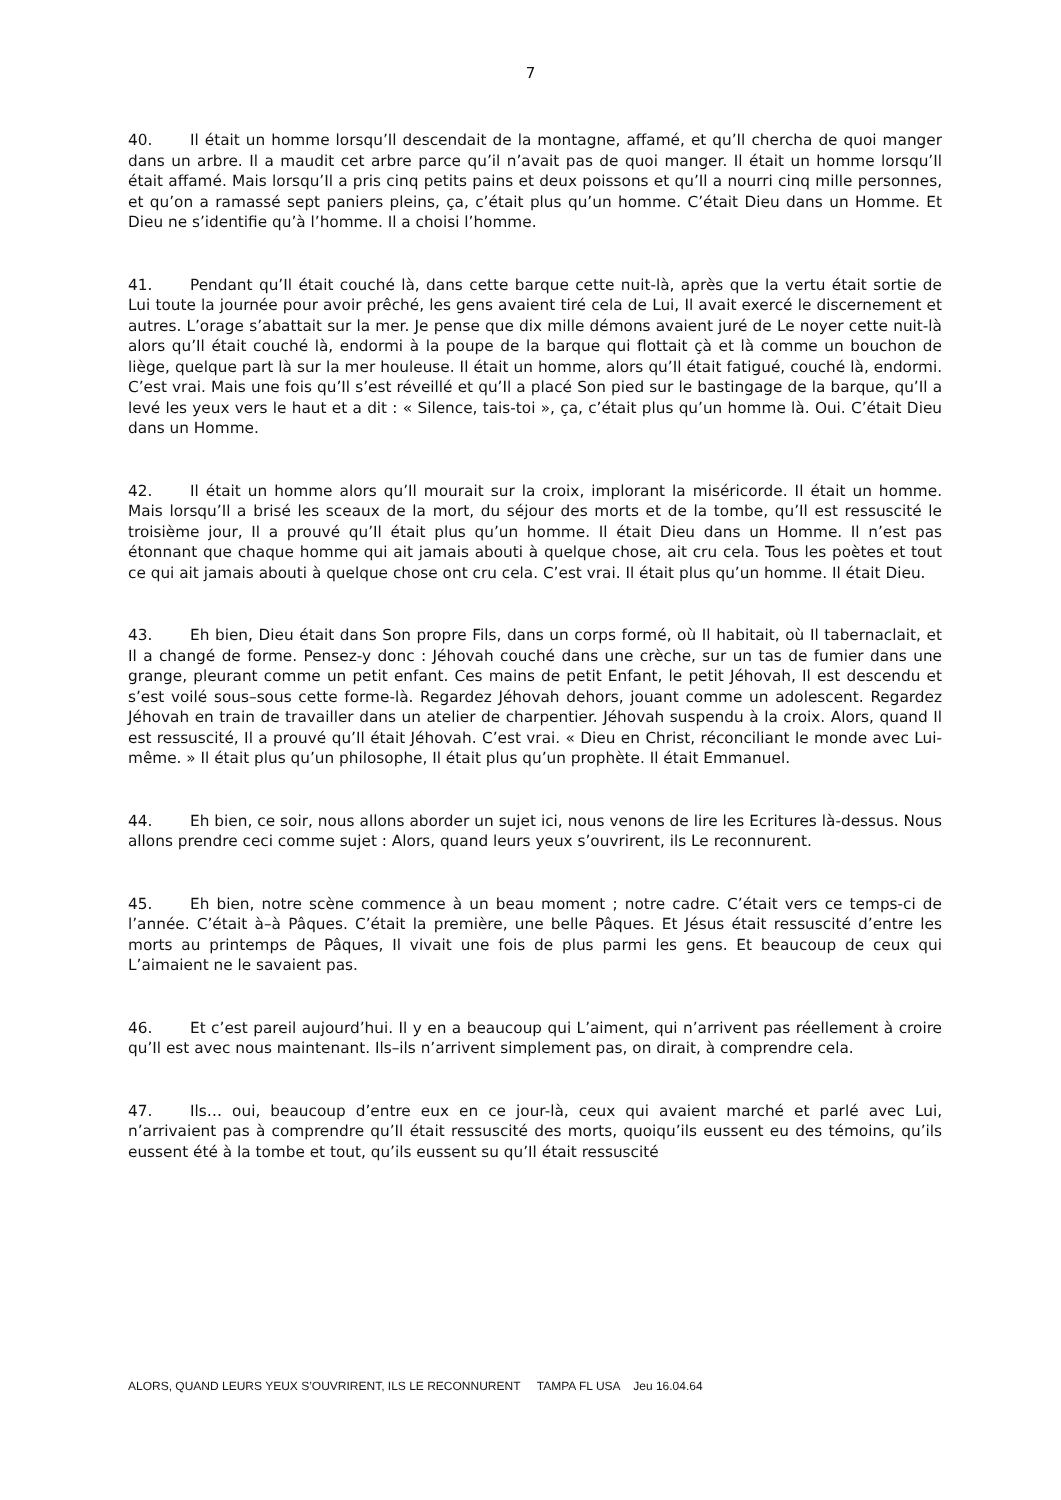7
40. Il était un homme lorsqu’Il descendait de la montagne, affamé, et qu’Il chercha de quoi manger dans un arbre. Il a maudit cet arbre parce qu’il n’avait pas de quoi manger. Il était un homme lorsqu’Il était affamé. Mais lorsqu’Il a pris cinq petits pains et deux poissons et qu’Il a nourri cinq mille personnes, et qu’on a ramassé sept paniers pleins, ça, c’était plus qu’un homme. C’était Dieu dans un Homme. Et Dieu ne s’identifie qu’à l’homme. Il a choisi l’homme.
41. Pendant qu’Il était couché là, dans cette barque cette nuit-là, après que la vertu était sortie de Lui toute la journée pour avoir prêché, les gens avaient tiré cela de Lui, Il avait exercé le discernement et autres. L’orage s’abattait sur la mer. Je pense que dix mille démons avaient juré de Le noyer cette nuit-là alors qu’Il était couché là, endormi à la poupe de la barque qui flottait çà et là comme un bouchon de liège, quelque part là sur la mer houleuse. Il était un homme, alors qu’Il était fatigué, couché là, endormi. C’est vrai. Mais une fois qu’Il s’est réveillé et qu’Il a placé Son pied sur le bastingage de la barque, qu’Il a levé les yeux vers le haut et a dit : « Silence, tais-toi », ça, c’était plus qu’un homme là. Oui. C’était Dieu dans un Homme.
42. Il était un homme alors qu’Il mourait sur la croix, implorant la miséricorde. Il était un homme. Mais lorsqu’Il a brisé les sceaux de la mort, du séjour des morts et de la tombe, qu’Il est ressuscité le troisième jour, Il a prouvé qu’Il était plus qu’un homme. Il était Dieu dans un Homme. Il n’est pas étonnant que chaque homme qui ait jamais abouti à quelque chose, ait cru cela. Tous les poètes et tout ce qui ait jamais abouti à quelque chose ont cru cela. C’est vrai. Il était plus qu’un homme. Il était Dieu.
43. Eh bien, Dieu était dans Son propre Fils, dans un corps formé, où Il habitait, où Il tabernaclait, et Il a changé de forme. Pensez-y donc : Jéhovah couché dans une crèche, sur un tas de fumier dans une grange, pleurant comme un petit enfant. Ces mains de petit Enfant, le petit Jéhovah, Il est descendu et s’est voilé sous–sous cette forme-là. Regardez Jéhovah dehors, jouant comme un adolescent. Regardez Jéhovah en train de travailler dans un atelier de charpentier. Jéhovah suspendu à la croix. Alors, quand Il est ressuscité, Il a prouvé qu’Il était Jéhovah. C’est vrai. « Dieu en Christ, réconciliant le monde avec Lui-même. » Il était plus qu’un philosophe, Il était plus qu’un prophète. Il était Emmanuel.
44. Eh bien, ce soir, nous allons aborder un sujet ici, nous venons de lire les Ecritures là-dessus. Nous allons prendre ceci comme sujet : Alors, quand leurs yeux s’ouvrirent, ils Le reconnurent.
45. Eh bien, notre scène commence à un beau moment ; notre cadre. C’était vers ce temps-ci de l’année. C’était à–à Pâques. C’était la première, une belle Pâques. Et Jésus était ressuscité d’entre les morts au printemps de Pâques, Il vivait une fois de plus parmi les gens. Et beaucoup de ceux qui L’aimaient ne le savaient pas.
46. Et c’est pareil aujourd’hui. Il y en a beaucoup qui L’aiment, qui n’arrivent pas réellement à croire qu’Il est avec nous maintenant. Ils–ils n’arrivent simplement pas, on dirait, à comprendre cela.
47. Ils… oui, beaucoup d’entre eux en ce jour-là, ceux qui avaient marché et parlé avec Lui, n’arrivaient pas à comprendre qu’Il était ressuscité des morts, quoiqu’ils eussent eu des témoins, qu’ils eussent été à la tombe et tout, qu’ils eussent su qu’Il était ressuscité
ALORS, QUAND LEURS YEUX S’OUVRIRENT, ILS LE RECONNURENT TAMPA FL USA Jeu 16.04.64